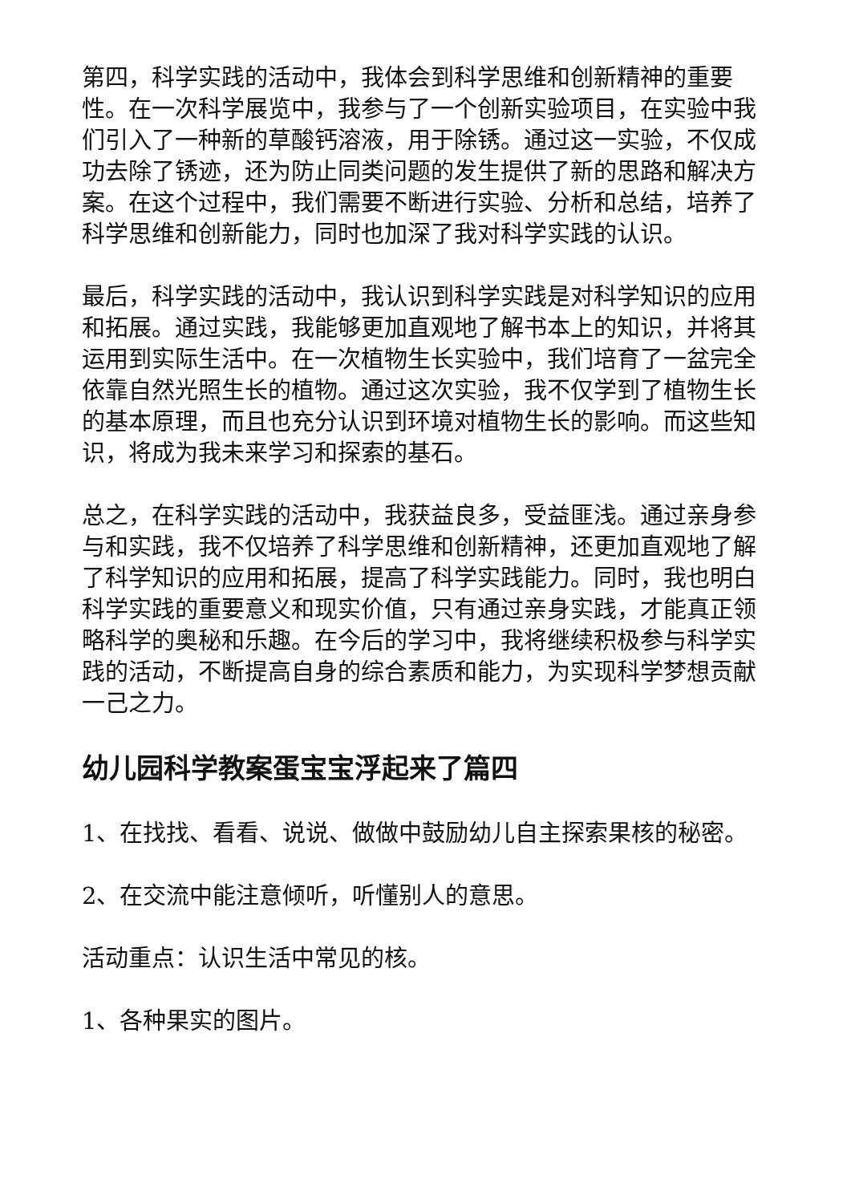第四，科学实践的活动中，我体会到科学思维和创新精神的重要性。在一次科学展览中，我参与了一个创新实验项目，在实验中我们引入了一种新的草酸钙溶液，用于除锈。通过这一实验，不仅成功去除了锈迹，还为防止同类问题的发生提供了新的思路和解决方案。在这个过程中，我们需要不断进行实验、分析和总结，培养了科学思维和创新能力，同时也加深了我对科学实践的认识。
最后，科学实践的活动中，我认识到科学实践是对科学知识的应用和拓展。通过实践，我能够更加直观地了解书本上的知识，并将其运用到实际生活中。在一次植物生长实验中，我们培育了一盆完全依靠自然光照生长的植物。通过这次实验，我不仅学到了植物生长的基本原理，而且也充分认识到环境对植物生长的影响。而这些知识，将成为我未来学习和探索的基石。
总之，在科学实践的活动中，我获益良多，受益匪浅。通过亲身参与和实践，我不仅培养了科学思维和创新精神，还更加直观地了解了科学知识的应用和拓展，提高了科学实践能力。同时，我也明白科学实践的重要意义和现实价值，只有通过亲身实践，才能真正领略科学的奥秘和乐趣。在今后的学习中，我将继续积极参与科学实践的活动，不断提高自身的综合素质和能力，为实现科学梦想贡献一己之力。
幼儿园科学教案蛋宝宝浮起来了篇四
1、在找找、看看、说说、做做中鼓励幼儿自主探索果核的秘密。
2、在交流中能注意倾听，听懂别人的意思。
活动重点：认识生活中常见的核。
1、各种果实的图片。